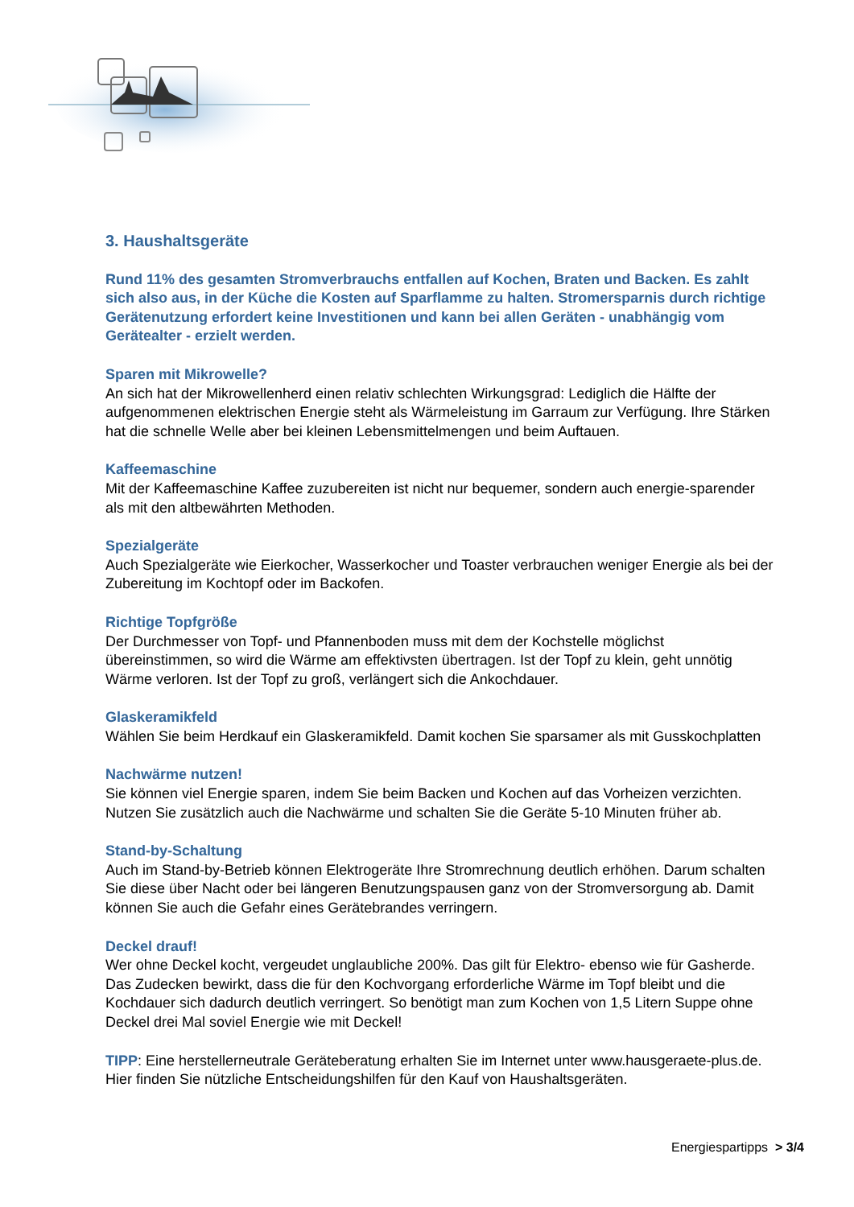3. Haushaltsgeräte
Rund 11% des gesamten Stromverbrauchs entfallen auf Kochen, Braten und Backen. Es zahlt sich also aus, in der Küche die Kosten auf Sparflamme zu halten. Stromersparnis durch richtige Gerätenutzung erfordert keine Investitionen und kann bei allen Geräten - unabhängig vom Gerätealter - erzielt werden.
Sparen mit Mikrowelle?
An sich hat der Mikrowellenherd einen relativ schlechten Wirkungsgrad: Lediglich die Hälfte der aufgenommenen elektrischen Energie steht als Wärmeleistung im Garraum zur Verfügung. Ihre Stärken hat die schnelle Welle aber bei kleinen Lebensmittelmengen und beim Auftauen.
Kaffeemaschine
Mit der Kaffeemaschine Kaffee zuzubereiten ist nicht nur bequemer, sondern auch energie-sparender als mit den altbewährten Methoden.
Spezialgeräte
Auch Spezialgeräte wie Eierkocher, Wasserkocher und Toaster verbrauchen weniger Energie als bei der Zubereitung im Kochtopf oder im Backofen.
Richtige Topfgröße
Der Durchmesser von Topf- und Pfannenboden muss mit dem der Kochstelle möglichst übereinstimmen, so wird die Wärme am effektivsten übertragen. Ist der Topf zu klein, geht unnötig Wärme verloren. Ist der Topf zu groß, verlängert sich die Ankochdauer.
Glaskeramikfeld
Wählen Sie beim Herdkauf ein Glaskeramikfeld. Damit kochen Sie sparsamer als mit Gusskochplatten
Nachwärme nutzen!
Sie können viel Energie sparen, indem Sie beim Backen und Kochen auf das Vorheizen verzichten. Nutzen Sie zusätzlich auch die Nachwärme und schalten Sie die Geräte 5-10 Minuten früher ab.
Stand-by-Schaltung
Auch im Stand-by-Betrieb können Elektrogeräte Ihre Stromrechnung deutlich erhöhen. Darum schalten Sie diese über Nacht oder bei längeren Benutzungspausen ganz von der Stromversorgung ab. Damit können Sie auch die Gefahr eines Gerätebrandes verringern.
Deckel drauf!
Wer ohne Deckel kocht, vergeudet unglaubliche 200%. Das gilt für Elektro- ebenso wie für Gasherde. Das Zudecken bewirkt, dass die für den Kochvorgang erforderliche Wärme im Topf bleibt und die Kochdauer sich dadurch deutlich verringert. So benötigt man zum Kochen von 1,5 Litern Suppe ohne Deckel drei Mal soviel Energie wie mit Deckel!
TIPP: Eine herstellerneutrale Geräteberatung erhalten Sie im Internet unter www.hausgeraete-plus.de. Hier finden Sie nützliche Entscheidungshilfen für den Kauf von Haushaltsgeräten.
Energiespartipps > 3/4